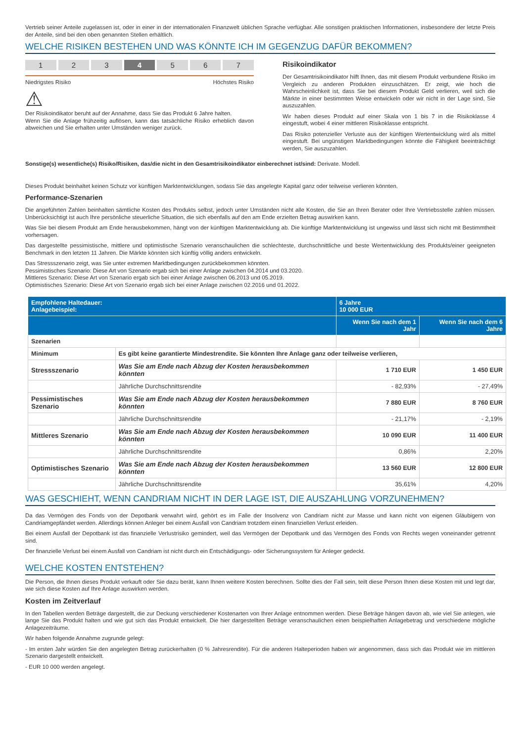Vertrieb seiner Anteile zugelassen ist, oder in einer in der internationalen Finanzwelt üblichen Sprache verfügbar. Alle sonstigen praktischen Informationen, insbesondere der letzte Preis der Anteile, sind bei den oben genannten Stellen erhältlich.
WELCHE RISIKEN BESTEHEN UND WAS KÖNNTE ICH IM GEGENZUG DAFÜR BEKOMMEN?
1 2 3 4 5 6 7
Niedrigstes Risiko Höchstes Risiko
⚠
Der Risikoindikator beruht auf der Annahme, dass Sie das Produkt 6 Jahre halten.
Wenn Sie die Anlage frühzeitig auflösen, kann das tatsächliche Risiko erheblich davon abweichen und Sie erhalten unter Umständen weniger zurück.
Risikoindikator
Der Gesamtrisikoindikator hilft Ihnen, das mit diesem Produkt verbundene Risiko im Vergleich zu anderen Produkten einzuschätzen. Er zeigt, wie hoch die Wahrscheinlichkeit ist, dass Sie bei diesem Produkt Geld verlieren, weil sich die Märkte in einer bestimmten Weise entwickeln oder wir nicht in der Lage sind, Sie auszuzahlen.
Wir haben dieses Produkt auf einer Skala von 1 bis 7 in die Risikoklasse 4 eingestuft, wobei 4 einer mittleren Risikoklasse entspricht.
Das Risiko potenzieller Verluste aus der künftigen Wertentwicklung wird als mittel eingestuft. Bei ungünstigen Marktbedingungen könnte die Fähigkeit beeinträchtigt werden, Sie auszuzahlen.
Sonstige(s) wesentliche(s) Risiko/Risiken, das/die nicht in den Gesamtrisikoindikator einberechnet ist/sind: Derivate. Modell.
Dieses Produkt beinhaltet keinen Schutz vor künftigen Marktentwicklungen, sodass Sie das angelegte Kapital ganz oder teilweise verlieren könnten.
Performance-Szenarien
Die angeführten Zahlen beinhalten sämtliche Kosten des Produkts selbst, jedoch unter Umständen nicht alle Kosten, die Sie an Ihren Berater oder Ihre Vertriebsstelle zahlen müssen. Unberücksichtigt ist auch Ihre persönliche steuerliche Situation, die sich ebenfalls auf den am Ende erzielten Betrag auswirken kann.
Was Sie bei diesem Produkt am Ende herausbekommen, hängt von der künftigen Marktentwicklung ab. Die künftige Marktentwicklung ist ungewiss und lässt sich nicht mit Bestimmtheit vorhersagen.
Das dargestellte pessimistische, mittlere und optimistische Szenario veranschaulichen die schlechteste, durchschnittliche und beste Wertentwicklung des Produkts/einer geeigneten Benchmark in den letzten 11 Jahren. Die Märkte könnten sich künftig völlig anders entwickeln.
Das Stressszenario zeigt, was Sie unter extremen Marktbedingungen zurückbekommen könnten.
Pessimistisches Szenario: Diese Art von Szenario ergab sich bei einer Anlage zwischen 04.2014 und 03.2020.
Mittleres Szenario: Diese Art von Szenario ergab sich bei einer Anlage zwischen 06.2013 und 05.2019.
Optimistisches Szenario: Diese Art von Szenario ergab sich bei einer Anlage zwischen 02.2016 und 01.2022.
| Empfohlene Haltedauer: Anlagebeispiel: | | 6 Jahre 10 000 EUR | |
| --- | --- | --- | --- |
| | | Wenn Sie nach dem 1 Jahr | Wenn Sie nach dem 6 Jahre |
| Szenarien | | | |
| Minimum | Es gibt keine garantierte Mindestrendite. Sie könnten Ihre Anlage ganz oder teilweise verlieren, | | |
| Stressszenario | Was Sie am Ende nach Abzug der Kosten herausbekommen könnten | 1 710 EUR | 1 450 EUR |
| | Jährliche Durchschnittsrendite | - 82,93% | - 27,49% |
| Pessimistisches Szenario | Was Sie am Ende nach Abzug der Kosten herausbekommen könnten | 7 880 EUR | 8 760 EUR |
| | Jährliche Durchschnittsrendite | - 21,17% | - 2,19% |
| Mittleres Szenario | Was Sie am Ende nach Abzug der Kosten herausbekommen könnten | 10 090 EUR | 11 400 EUR |
| | Jährliche Durchschnittsrendite | 0,86% | 2,20% |
| Optimistisches Szenario | Was Sie am Ende nach Abzug der Kosten herausbekommen könnten | 13 560 EUR | 12 800 EUR |
| | Jährliche Durchschnittsrendite | 35,61% | 4,20% |
WAS GESCHIEHT, WENN CANDRIAM NICHT IN DER LAGE IST, DIE AUSZAHLUNG VORZUNEHMEN?
Da das Vermögen des Fonds von der Depotbank verwahrt wird, gehört es im Falle der Insolvenz von Candriam nicht zur Masse und kann nicht von eigenen Gläubigern von Candriamgepfändet werden. Allerdings können Anleger bei einem Ausfall von Candriam trotzdem einen finanziellen Verlust erleiden.
Bei einem Ausfall der Depotbank ist das finanzielle Verlustrisiko gemindert, weil das Vermögen der Depotbank und das Vermögen des Fonds von Rechts wegen voneinander getrennt sind.
Der finanzielle Verlust bei einem Ausfall von Candriam ist nicht durch ein Entschädigungs- oder Sicherungssystem für Anleger gedeckt.
WELCHE KOSTEN ENTSTEHEN?
Die Person, die Ihnen dieses Produkt verkauft oder Sie dazu berät, kann Ihnen weitere Kosten berechnen. Sollte dies der Fall sein, teilt diese Person Ihnen diese Kosten mit und legt dar, wie sich diese Kosten auf Ihre Anlage auswirken werden.
Kosten im Zeitverlauf
In den Tabellen werden Beträge dargestellt, die zur Deckung verschiedener Kostenarten von Ihrer Anlage entnommen werden. Diese Beträge hängen davon ab, wie viel Sie anlegen, wie lange Sie das Produkt halten und wie gut sich das Produkt entwickelt. Die hier dargestellten Beträge veranschaulichen einen beispielhaften Anlagebetrag und verschiedene mögliche Anlagezeiträume.
Wir haben folgende Annahme zugrunde gelegt:
- Im ersten Jahr würden Sie den angelegten Betrag zurückerhalten (0 % Jahresrendite). Für die anderen Halteperioden haben wir angenommen, dass sich das Produkt wie im mittleren Szenario dargestellt entwickelt.
- EUR 10 000 werden angelegt.